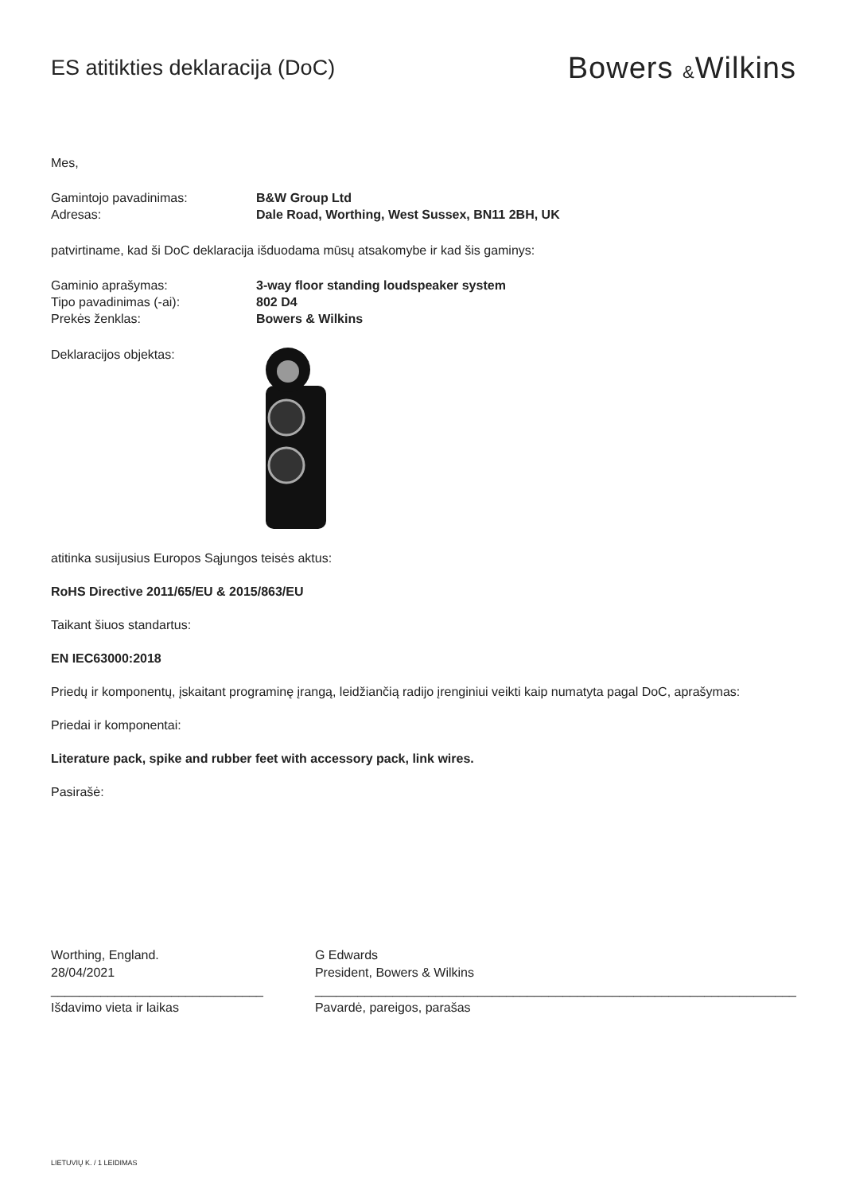ES atitikties deklaracija (DoC)
Bowers &Wilkins
Mes,
Gamintojo pavadinimas: B&W Group Ltd
Adresas: Dale Road, Worthing, West Sussex, BN11 2BH, UK
patvirtiname, kad ši DoC deklaracija išduodama mūsų atsakomybe ir kad šis gaminys:
Gaminio aprašymas: 3-way floor standing loudspeaker system
Tipo pavadinimas (-ai): 802 D4
Prekės ženklas: Bowers & Wilkins
Deklaracijos objektas:
atitinka susijusius Europos Sąjungos teisės aktus:
RoHS Directive 2011/65/EU & 2015/863/EU
Taikant šiuos standartus:
EN IEC63000:2018
Priedų ir komponentų, įskaitant programinę įrangą, leidžiančią radijo įrenginiui veikti kaip numatyta pagal DoC, aprašymas:
Priedai ir komponentai:
Literature pack, spike and rubber feet with accessory pack, link wires.
Pasirašė:
Worthing, England.
28/04/2021
______________________________
Išdavimo vieta ir laikas
G Edwards
President, Bowers & Wilkins
____________________________________________________________________
Pavardė, pareigos, parašas
LIETUVIŲ K. / 1 LEIDIMAS